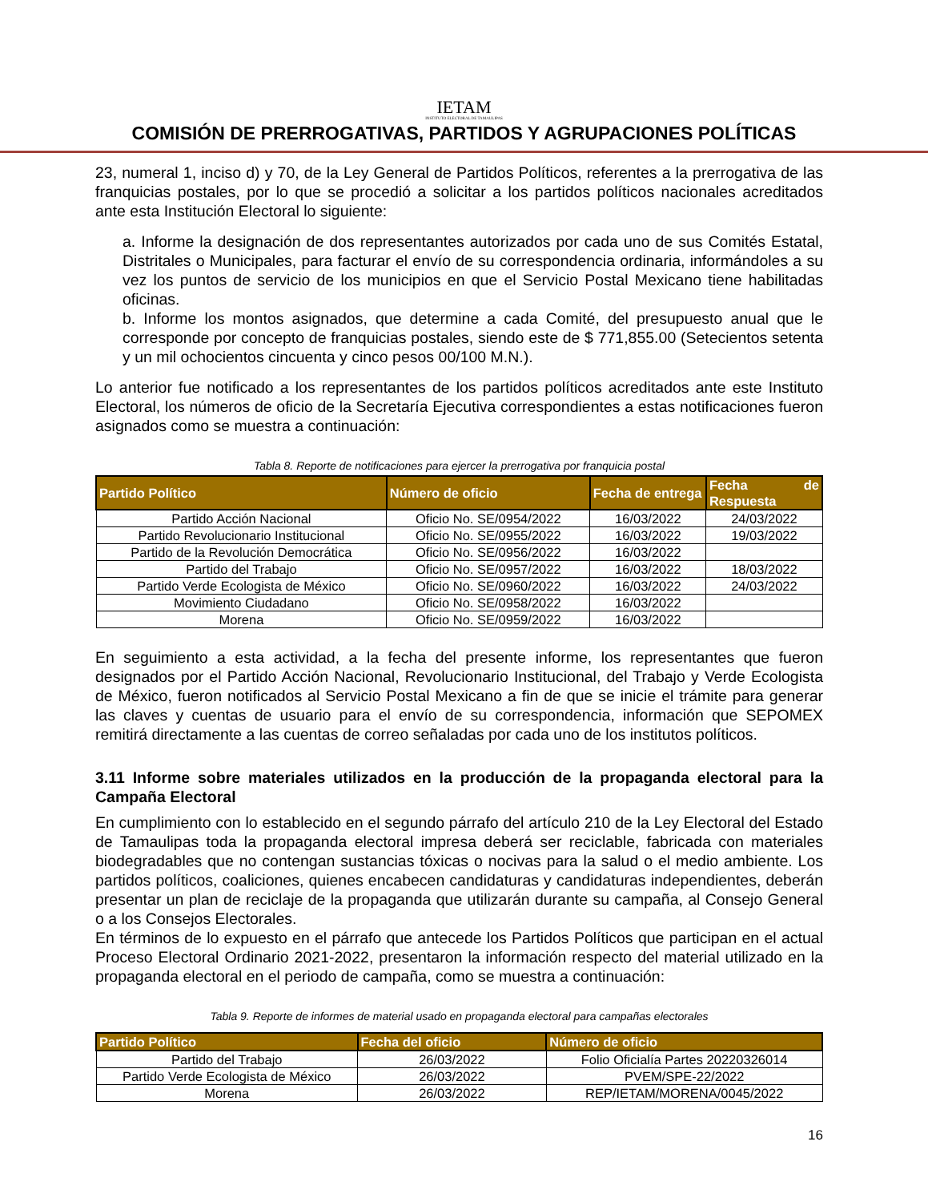IETAM
INSTITUTO ELECTORAL DE TAMAULIPAS
COMISIÓN DE PRERROGATIVAS, PARTIDOS Y AGRUPACIONES POLÍTICAS
23, numeral 1, inciso d) y 70, de la Ley General de Partidos Políticos, referentes a la prerrogativa de las franquicias postales, por lo que se procedió a solicitar a los partidos políticos nacionales acreditados ante esta Institución Electoral lo siguiente:
a. Informe la designación de dos representantes autorizados por cada uno de sus Comités Estatal, Distritales o Municipales, para facturar el envío de su correspondencia ordinaria, informándoles a su vez los puntos de servicio de los municipios en que el Servicio Postal Mexicano tiene habilitadas oficinas.
b. Informe los montos asignados, que determine a cada Comité, del presupuesto anual que le corresponde por concepto de franquicias postales, siendo este de $ 771,855.00 (Setecientos setenta y un mil ochocientos cincuenta y cinco pesos 00/100 M.N.).
Lo anterior fue notificado a los representantes de los partidos políticos acreditados ante este Instituto Electoral, los números de oficio de la Secretaría Ejecutiva correspondientes a estas notificaciones fueron asignados como se muestra a continuación:
Tabla 8. Reporte de notificaciones para ejercer la prerrogativa por franquicia postal
| Partido Político | Número de oficio | Fecha de entrega | Fecha de Respuesta |
| --- | --- | --- | --- |
| Partido Acción Nacional | Oficio No. SE/0954/2022 | 16/03/2022 | 24/03/2022 |
| Partido Revolucionario Institucional | Oficio No. SE/0955/2022 | 16/03/2022 | 19/03/2022 |
| Partido de la Revolución Democrática | Oficio No. SE/0956/2022 | 16/03/2022 | |
| Partido del Trabajo | Oficio No. SE/0957/2022 | 16/03/2022 | 18/03/2022 |
| Partido Verde Ecologista de México | Oficio No. SE/0960/2022 | 16/03/2022 | 24/03/2022 |
| Movimiento Ciudadano | Oficio No. SE/0958/2022 | 16/03/2022 | |
| Morena | Oficio No. SE/0959/2022 | 16/03/2022 | |
En seguimiento a esta actividad, a la fecha del presente informe, los representantes que fueron designados por el Partido Acción Nacional, Revolucionario Institucional, del Trabajo y Verde Ecologista de México, fueron notificados al Servicio Postal Mexicano a fin de que se inicie el trámite para generar las claves y cuentas de usuario para el envío de su correspondencia, información que SEPOMEX remitirá directamente a las cuentas de correo señaladas por cada uno de los institutos políticos.
3.11 Informe sobre materiales utilizados en la producción de la propaganda electoral para la Campaña Electoral
En cumplimiento con lo establecido en el segundo párrafo del artículo 210 de la Ley Electoral del Estado de Tamaulipas toda la propaganda electoral impresa deberá ser reciclable, fabricada con materiales biodegradables que no contengan sustancias tóxicas o nocivas para la salud o el medio ambiente. Los partidos políticos, coaliciones, quienes encabecen candidaturas y candidaturas independientes, deberán presentar un plan de reciclaje de la propaganda que utilizarán durante su campaña, al Consejo General o a los Consejos Electorales.
En términos de lo expuesto en el párrafo que antecede los Partidos Políticos que participan en el actual Proceso Electoral Ordinario 2021-2022, presentaron la información respecto del material utilizado en la propaganda electoral en el periodo de campaña, como se muestra a continuación:
Tabla 9. Reporte de informes de material usado en propaganda electoral para campañas electorales
| Partido Político | Fecha del oficio | Número de oficio |
| --- | --- | --- |
| Partido del Trabajo | 26/03/2022 | Folio Oficialía Partes 20220326014 |
| Partido Verde Ecologista de México | 26/03/2022 | PVEM/SPE-22/2022 |
| Morena | 26/03/2022 | REP/IETAM/MORENA/0045/2022 |
16